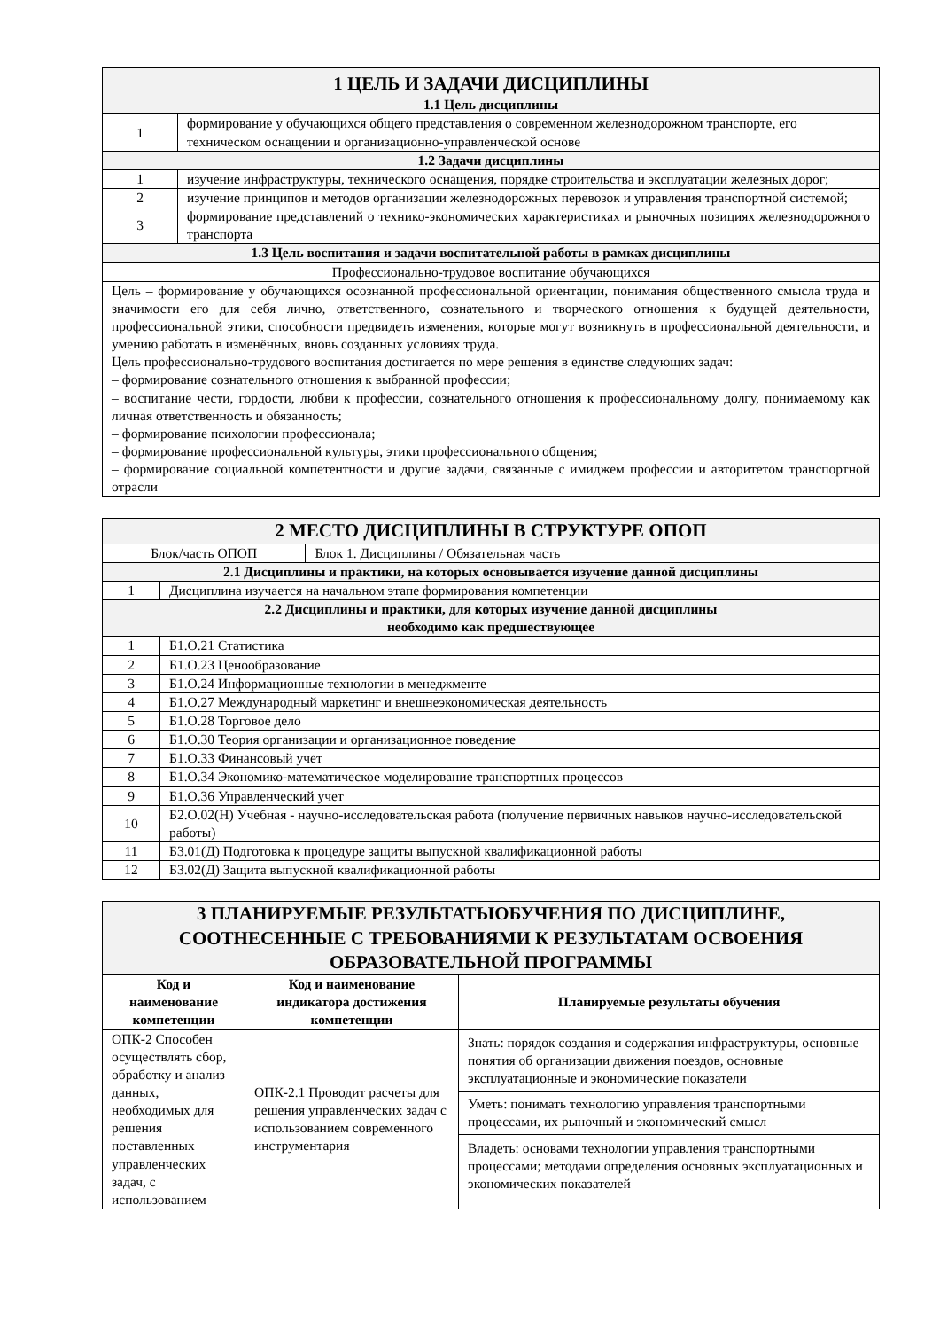| 1 ЦЕЛЬ И ЗАДАЧИ ДИСЦИПЛИНЫ | |
| 1.1 Цель дисциплины | |
| 1 | формирование у обучающихся общего представления о современном железнодорожном транспорте, его техническом оснащении и организационно-управленческой основе |
| 1.2 Задачи дисциплины | |
| 1 | изучение инфраструктуры, технического оснащения, порядке строительства и эксплуатации железных дорог; |
| 2 | изучение принципов и методов организации железнодорожных перевозок и управления транспортной системой; |
| 3 | формирование представлений о технико-экономических характеристиках и рыночных позициях железнодорожного транспорта |
| 1.3 Цель воспитания и задачи воспитательной работы в рамках дисциплины | |
| Профессионально-трудовое воспитание обучающихся | |
| Цель – формирование у обучающихся осознанной профессиональной ориентации, понимания общественного смысла труда и значимости его для себя лично, ответственного, сознательного и творческого отношения к будущей деятельности, профессиональной этики, способности предвидеть изменения, которые могут возникнуть в профессиональной деятельности, и умению работать в изменённых, вновь созданных условиях труда. Цель профессионально-трудового воспитания достигается по мере решения в единстве следующих задач: – формирование сознательного отношения к выбранной профессии; – воспитание чести, гордости, любви к профессии, сознательного отношения к профессиональному долгу, понимаемому как личная ответственность и обязанность; – формирование психологии профессионала; – формирование профессиональной культуры, этики профессионального общения; – формирование социальной компетентности и другие задачи, связанные с имиджем профессии и авторитетом транспортной отрасли | |
| 2 МЕСТО ДИСЦИПЛИНЫ В СТРУКТУРЕ ОПОП | | |
| Блок/часть ОПОП | | Блок 1. Дисциплины / Обязательная часть |
| 2.1 Дисциплины и практики, на которых основывается изучение данной дисциплины | | |
| 1 | Дисциплина изучается на начальном этапе формирования компетенции | |
| 2.2 Дисциплины и практики, для которых изучение данной дисциплины необходимо как предшествующее | | |
| 1 | Б1.О.21 Статистика | |
| 2 | Б1.О.23 Ценообразование | |
| 3 | Б1.О.24 Информационные технологии в менеджменте | |
| 4 | Б1.О.27 Международный маркетинг и внешнеэкономическая деятельность | |
| 5 | Б1.О.28 Торговое дело | |
| 6 | Б1.О.30 Теория организации и организационное поведение | |
| 7 | Б1.О.33 Финансовый учет | |
| 8 | Б1.О.34 Экономико-математическое моделирование транспортных процессов | |
| 9 | Б1.О.36 Управленческий учет | |
| 10 | Б2.О.02(Н) Учебная - научно-исследовательская работа (получение первичных навыков научно-исследовательской работы) | |
| 11 | Б3.01(Д) Подготовка к процедуре защиты выпускной квалификационной работы | |
| 12 | Б3.02(Д) Защита выпускной квалификационной работы | |
| 3 ПЛАНИРУЕМЫЕ РЕЗУЛЬТАТЫОБУЧЕНИЯ ПО ДИСЦИПЛИНЕ, СООТНЕСЕННЫЕ С ТРЕБОВАНИЯМИ К РЕЗУЛЬТАТАМ ОСВОЕНИЯ ОБРАЗОВАТЕЛЬНОЙ ПРОГРАММЫ | | |
| Код и наименование компетенции | Код и наименование индикатора достижения компетенции | Планируемые результаты обучения |
| ОПК-2 Способен осуществлять сбор, обработку и анализ данных, необходимых для решения поставленных управленческих задач, с использованием | ОПК-2.1 Проводит расчеты для решения управленческих задач с использованием современного инструментария | Знать: порядок создания и содержания инфраструктуры, основные понятия об организации движения поездов, основные эксплуатационные и экономические показатели |
| | | Уметь: понимать технологию управления транспортными процессами, их рыночный и экономический смысл |
| | | Владеть: основами технологии управления транспортными процессами; методами определения основных эксплуатационных и экономических показателей |